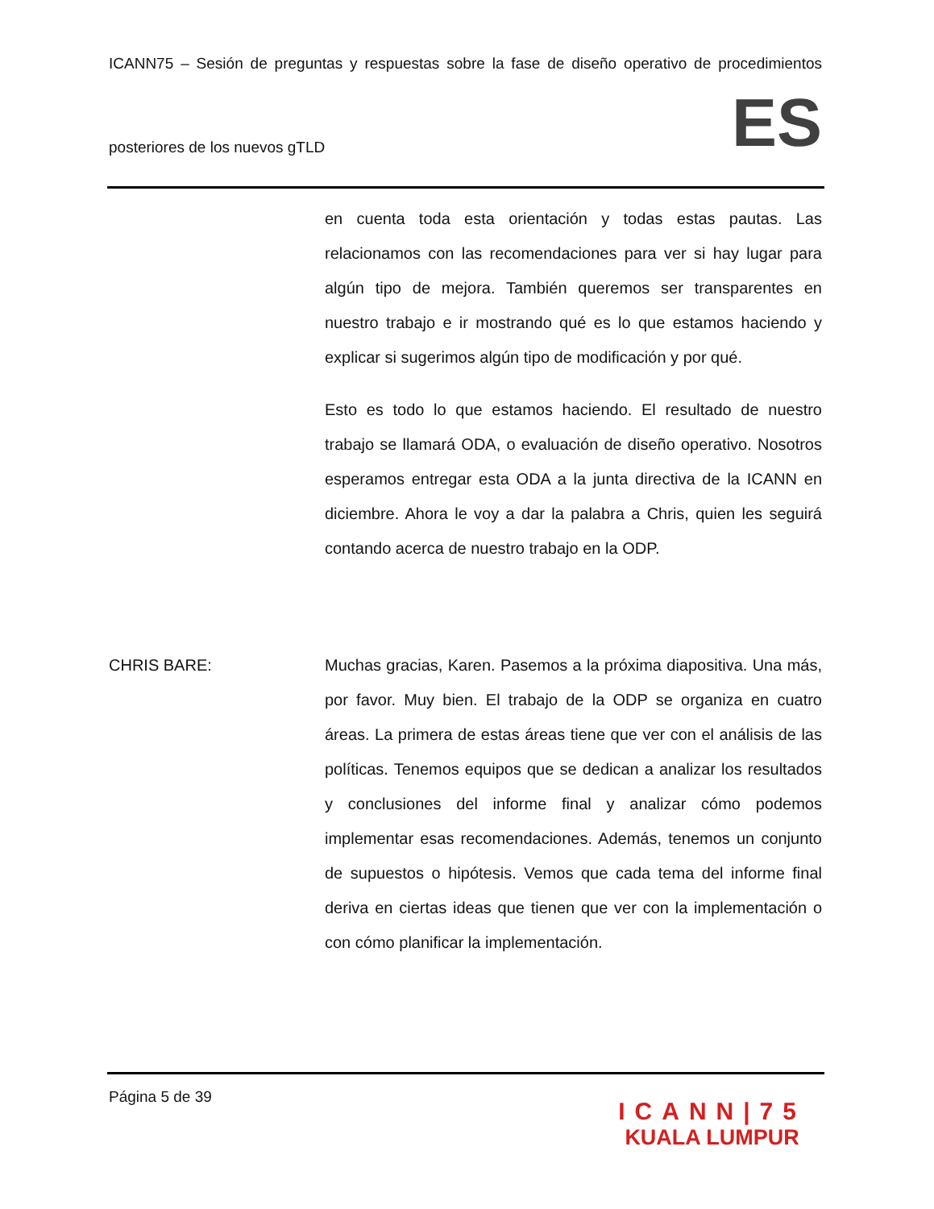ICANN75 – Sesión de preguntas y respuestas sobre la fase de diseño operativo de procedimientos
posteriores de los nuevos gTLD ES
en cuenta toda esta orientación y todas estas pautas. Las relacionamos con las recomendaciones para ver si hay lugar para algún tipo de mejora. También queremos ser transparentes en nuestro trabajo e ir mostrando qué es lo que estamos haciendo y explicar si sugerimos algún tipo de modificación y por qué.
Esto es todo lo que estamos haciendo. El resultado de nuestro trabajo se llamará ODA, o evaluación de diseño operativo. Nosotros esperamos entregar esta ODA a la junta directiva de la ICANN en diciembre. Ahora le voy a dar la palabra a Chris, quien les seguirá contando acerca de nuestro trabajo en la ODP.
CHRIS BARE: Muchas gracias, Karen. Pasemos a la próxima diapositiva. Una más, por favor. Muy bien. El trabajo de la ODP se organiza en cuatro áreas. La primera de estas áreas tiene que ver con el análisis de las políticas. Tenemos equipos que se dedican a analizar los resultados y conclusiones del informe final y analizar cómo podemos implementar esas recomendaciones. Además, tenemos un conjunto de supuestos o hipótesis. Vemos que cada tema del informe final deriva en ciertas ideas que tienen que ver con la implementación o con cómo planificar la implementación.
Página 5 de 39
ICANN|75
KUALA LUMPUR